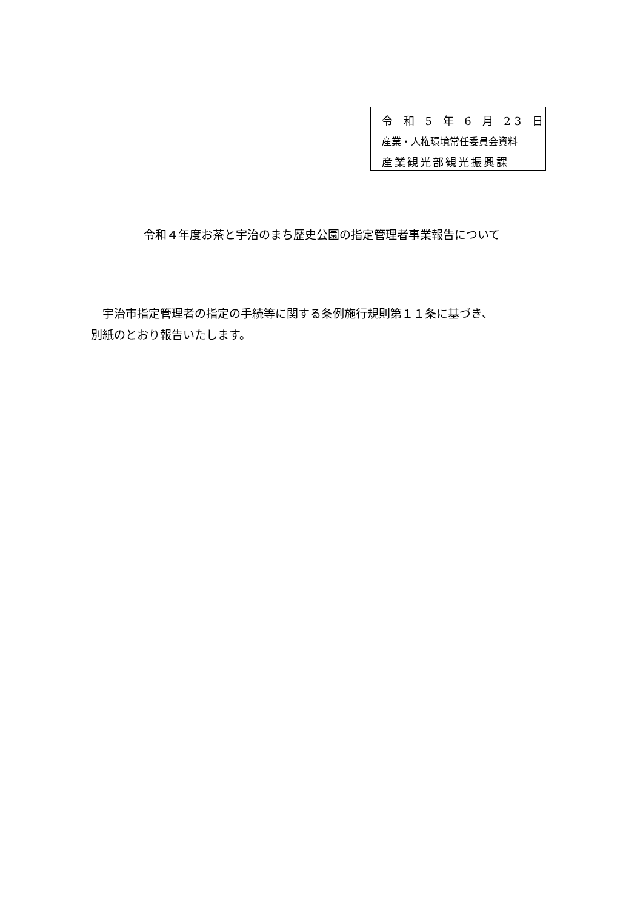令 和 5 年 6 月 23 日
産業・人権環境常任委員会資料
産業観光部観光振興課
令和４年度お茶と宇治のまち歴史公園の指定管理者事業報告について
　宇治市指定管理者の指定の手続等に関する条例施行規則第１１条に基づき、
別紙のとおり報告いたします。